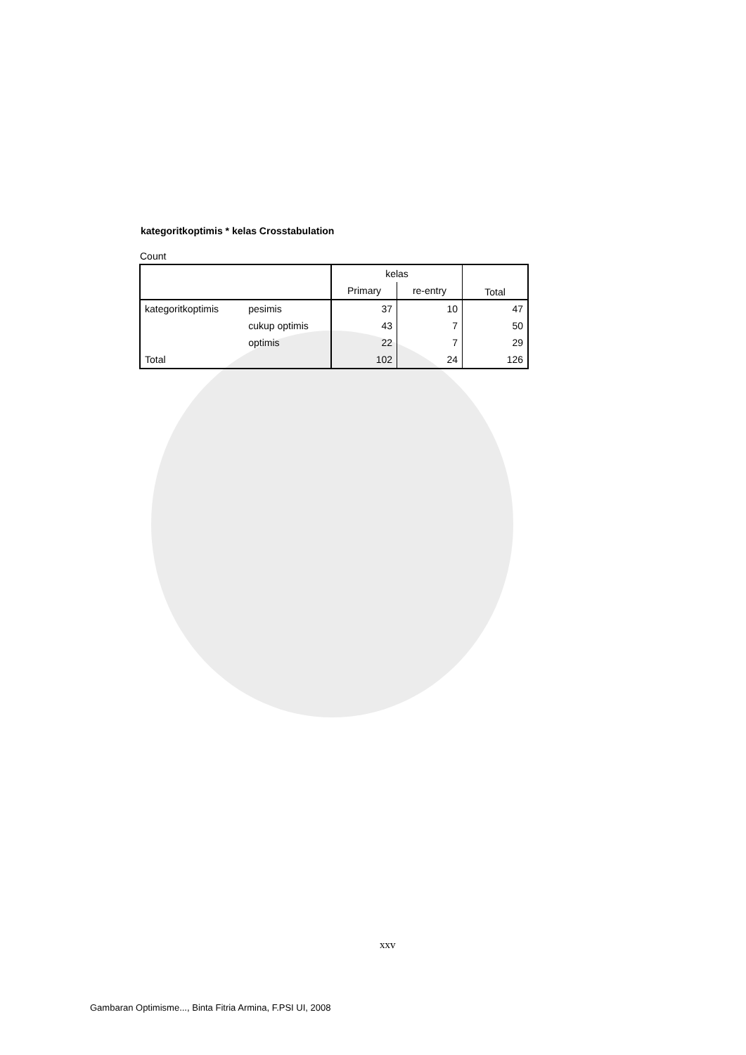kategoritkoptimis * kelas Crosstabulation
Count
| | | kelas | | Total |
| --- | --- | --- | --- | --- |
| | | Primary | re-entry | |
| kategoritkoptimis | pesimis | 37 | 10 | 47 |
| | cukup optimis | 43 | 7 | 50 |
| | optimis | 22 | 7 | 29 |
| Total | | 102 | 24 | 126 |
xxv
Gambaran Optimisme..., Binta Fitria Armina, F.PSI UI, 2008